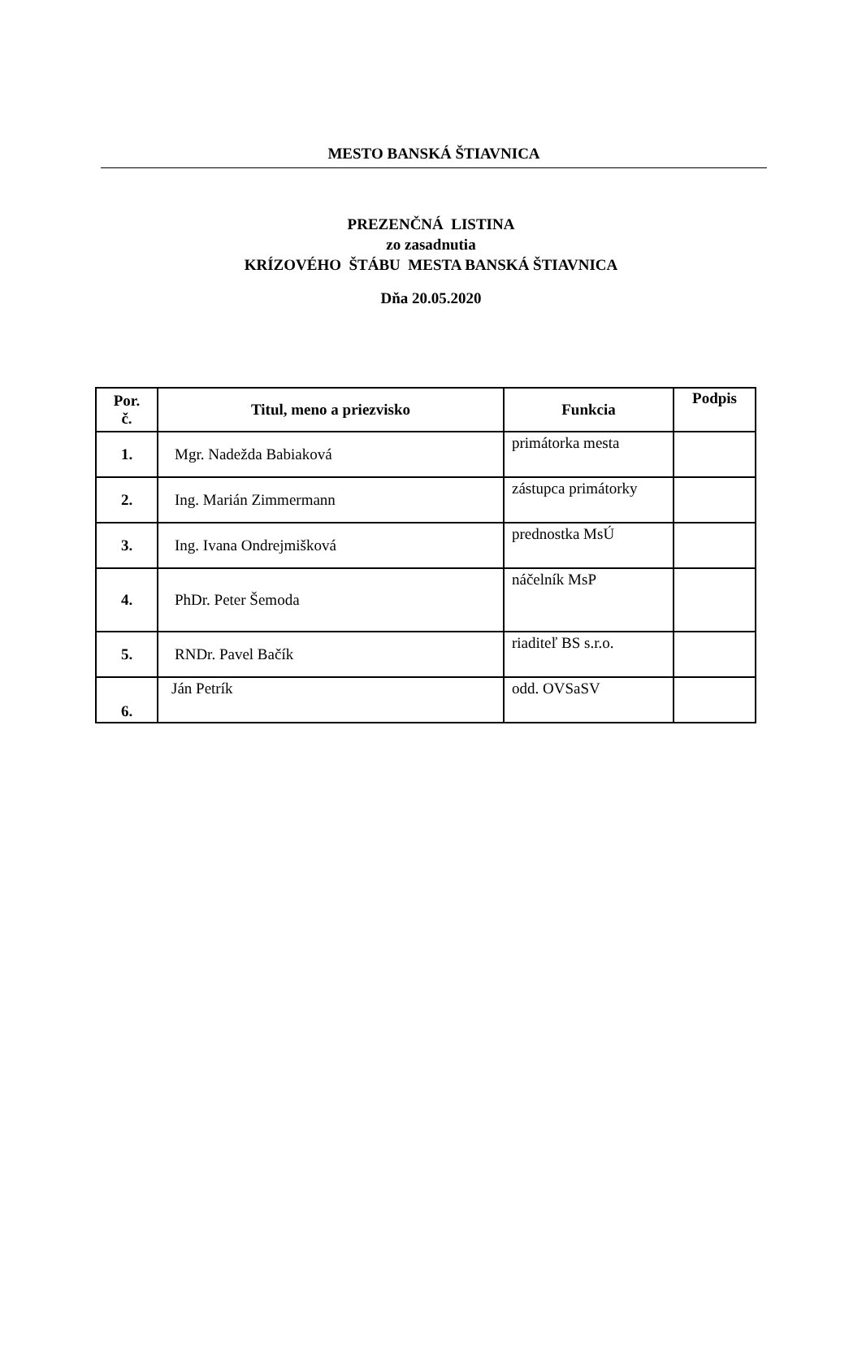MESTO BANSKÁ ŠTIAVNICA
PREZENČNÁ LISTINA
zo zasadnutia
KRÍZOVÉHO ŠTÁBU MESTA BANSKÁ ŠTIAVNICA
Dňa 20.05.2020
| Por. č. | Titul, meno a priezvisko | Funkcia | Podpis |
| --- | --- | --- | --- |
| 1. | Mgr. Nadežda Babiaková | primátorka mesta | |
| 2. | Ing. Marián Zimmermann | zástupca primátorky | |
| 3. | Ing. Ivana Ondrejmišková | prednostka MsÚ | |
| 4. | PhDr. Peter Šemoda | náčelník MsP | |
| 5. | RNDr. Pavel Bačík | riaditeľ BS s.r.o. | |
| 6. | Ján Petrík | odd. OVSaSV | |